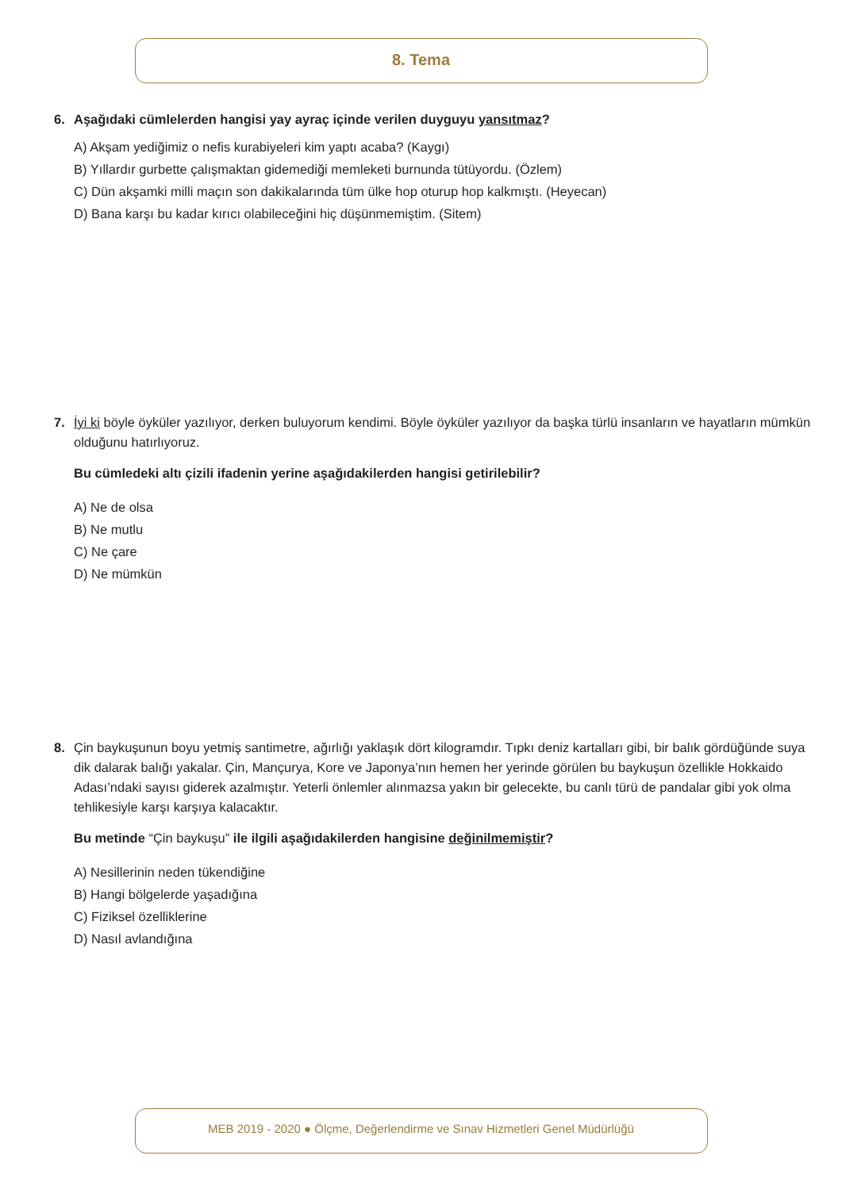8. Tema
6. Aşağıdaki cümlelerden hangisi yay ayraç içinde verilen duyguyu yansıtmaz?
A) Akşam yediğimiz o nefis kurabiyeleri kim yaptı acaba? (Kaygı)
B) Yıllardır gurbette çalışmaktan gidemediği memleketi burnunda tütüyordu. (Özlem)
C) Dün akşamki milli maçın son dakikalarında tüm ülke hop oturup hop kalkmıştı. (Heyecan)
D) Bana karşı bu kadar kırıcı olabileceğini hiç düşünmemiştim. (Sitem)
7. İyi ki böyle öyküler yazılıyor, derken buluyorum kendimi. Böyle öyküler yazılıyor da başka türlü insanların ve hayatların mümkün olduğunu hatırlıyoruz.
Bu cümledeki altı çizili ifadenin yerine aşağıdakilerden hangisi getirilebilir?
A) Ne de olsa
B) Ne mutlu
C) Ne çare
D) Ne mümkün
8. Çin baykuşunun boyu yetmiş santimetre, ağırlığı yaklaşık dört kilogramdır. Tıpkı deniz kartalları gibi, bir balık gördüğünde suya dik dalarak balığı yakalar. Çin, Mançurya, Kore ve Japonya’nın hemen her yerinde görülen bu baykuşun özellikle Hokkaido Adası’ndaki sayısı giderek azalmıştır. Yeterli önlemler alınmazsa yakın bir gelecekte, bu canlı türü de pandalar gibi yok olma tehlikesiyle karşı karşıya kalacaktır.
Bu metinde “Çin baykuşu” ile ilgili aşağıdakilerden hangisine değinilmemiştir?
A) Nesillerinin neden tükendiğine
B) Hangi bölgelerde yaşadığına
C) Fiziksel özelliklerine
D) Nasıl avlandığına
MEB 2019 - 2020 ● Ölçme, Değerlendirme ve Sınav Hizmetleri Genel Müdürlüğü